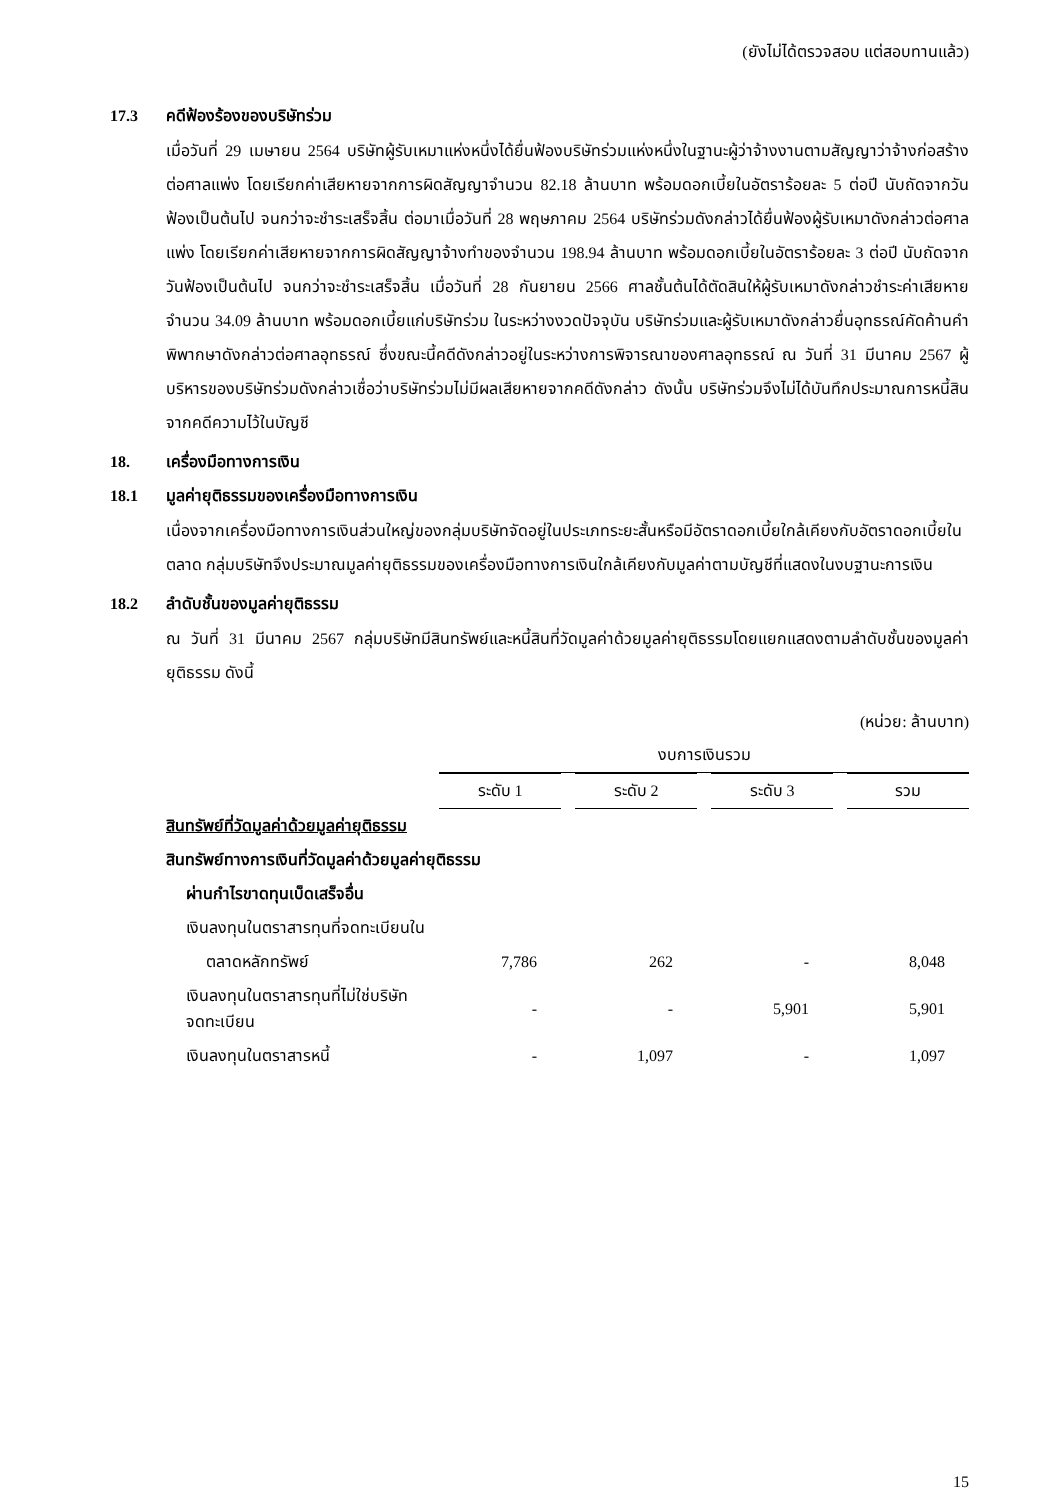(ยังไม่ได้ตรวจสอบ แต่สอบทานแล้ว)
17.3 คดีฟ้องร้องของบริษัทร่วม
เมื่อวันที่ 29 เมษายน 2564 บริษัทผู้รับเหมาแห่งหนึ่งได้ยื่นฟ้องบริษัทร่วมแห่งหนึ่งในฐานะผู้ว่าจ้างงานตามสัญญาว่าจ้างก่อสร้างต่อศาลแพ่ง โดยเรียกค่าเสียหายจากการผิดสัญญาจำนวน 82.18 ล้านบาท พร้อมดอกเบี้ยในอัตราร้อยละ 5 ต่อปี นับถัดจากวันฟ้องเป็นต้นไป จนกว่าจะชำระเสร็จสิ้น ต่อมาเมื่อวันที่ 28 พฤษภาคม 2564 บริษัทร่วมดังกล่าวได้ยื่นฟ้องผู้รับเหมาดังกล่าวต่อศาลแพ่ง โดยเรียกค่าเสียหายจากการผิดสัญญาจ้างทำของจำนวน 198.94 ล้านบาท พร้อมดอกเบี้ยในอัตราร้อยละ 3 ต่อปี นับถัดจากวันฟ้องเป็นต้นไป จนกว่าจะชำระเสร็จสิ้น เมื่อวันที่ 28 กันยายน 2566 ศาลชั้นต้นได้ตัดสินให้ผู้รับเหมาดังกล่าวชำระค่าเสียหายจำนวน 34.09 ล้านบาท พร้อมดอกเบี้ยแก่บริษัทร่วม ในระหว่างงวดปัจจุบัน บริษัทร่วมและผู้รับเหมาดังกล่าวยื่นอุทธรณ์คัดค้านคำพิพากษาดังกล่าวต่อศาลอุทธรณ์ ซึ่งขณะนี้คดีดังกล่าวอยู่ในระหว่างการพิจารณาของศาลอุทธรณ์ ณ วันที่ 31 มีนาคม 2567 ผู้บริหารของบริษัทร่วมดังกล่าวเชื่อว่าบริษัทร่วมไม่มีผลเสียหายจากคดีดังกล่าว ดังนั้น บริษัทร่วมจึงไม่ได้บันทึกประมาณการหนี้สินจากคดีความไว้ในบัญชี
18. เครื่องมือทางการเงิน
18.1 มูลค่ายุติธรรมของเครื่องมือทางการเงิน
เนื่องจากเครื่องมือทางการเงินส่วนใหญ่ของกลุ่มบริษัทจัดอยู่ในประเภทระยะสั้นหรือมีอัตราดอกเบี้ยใกล้เคียงกับอัตราดอกเบี้ยในตลาด กลุ่มบริษัทจึงประมาณมูลค่ายุติธรรมของเครื่องมือทางการเงินใกล้เคียงกับมูลค่าตามบัญชีที่แสดงในงบฐานะการเงิน
18.2 ลำดับชั้นของมูลค่ายุติธรรม
ณ วันที่ 31 มีนาคม 2567 กลุ่มบริษัทมีสินทรัพย์และหนี้สินที่วัดมูลค่าด้วยมูลค่ายุติธรรมโดยแยกแสดงตามลำดับชั้นของมูลค่ายุติธรรม ดังนี้
(หน่วย: ล้านบาท)
| | งบการเงินรวม | | | |
| --- | --- | --- | --- | --- |
| | ระดับ 1 | ระดับ 2 | ระดับ 3 | รวม |
| สินทรัพย์ที่วัดมูลค่าด้วยมูลค่ายุติธรรม | | | | |
| สินทรัพย์ทางการเงินที่วัดมูลค่าด้วยมูลค่ายุติธรรม | | | | |
| ผ่านกำไรขาดทุนเบ็ดเสร็จอื่น | | | | |
| เงินลงทุนในตราสารทุนที่จดทะเบียนใน | | | | |
| ตลาดหลักทรัพย์ | 7,786 | 262 | - | 8,048 |
| เงินลงทุนในตราสารทุนที่ไม่ใช่บริษัทจดทะเบียน | - | - | 5,901 | 5,901 |
| เงินลงทุนในตราสารหนี้ | - | 1,097 | - | 1,097 |
15